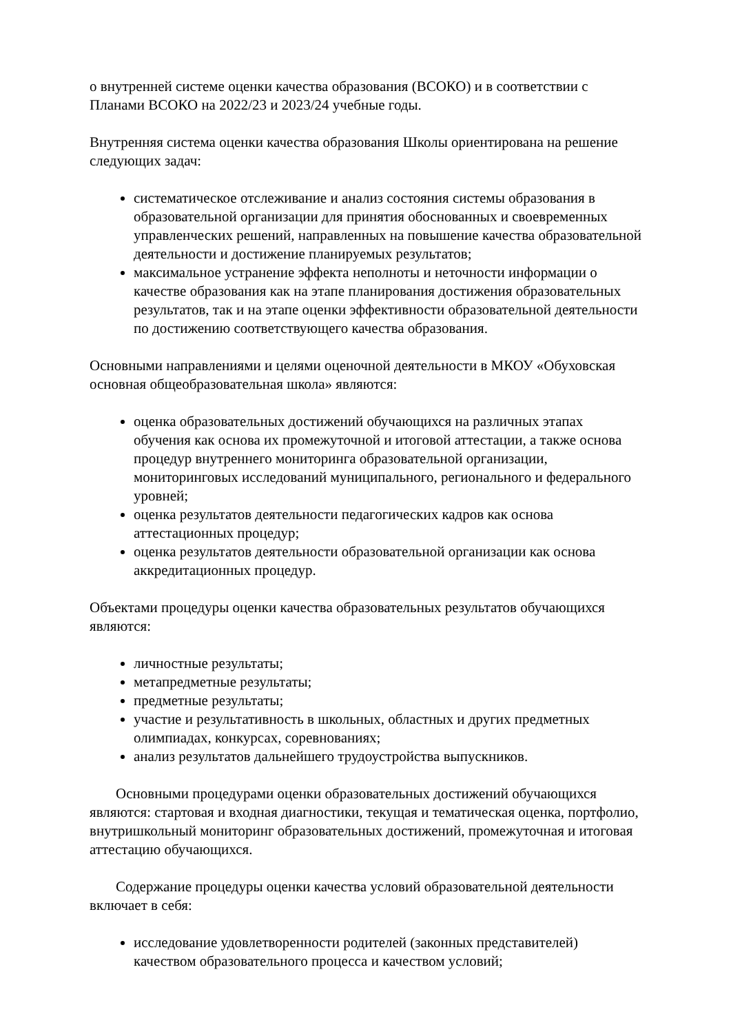о внутренней системе оценки качества образования (ВСОКО) и в соответствии с Планами ВСОКО на 2022/23 и 2023/24 учебные годы.
Внутренняя система оценки качества образования Школы ориентирована на решение следующих задач:
систематическое отслеживание и анализ состояния системы образования в образовательной организации для принятия обоснованных и своевременных управленческих решений, направленных на повышение качества образовательной деятельности и достижение планируемых результатов;
максимальное устранение эффекта неполноты и неточности информации о качестве образования как на этапе планирования достижения образовательных результатов, так и на этапе оценки эффективности образовательной деятельности по достижению соответствующего качества образования.
Основными направлениями и целями оценочной деятельности в МКОУ «Обуховская основная общеобразовательная школа» являются:
оценка образовательных достижений обучающихся на различных этапах обучения как основа их промежуточной и итоговой аттестации, а также основа процедур внутреннего мониторинга образовательной организации, мониторинговых исследований муниципального, регионального и федерального уровней;
оценка результатов деятельности педагогических кадров как основа аттестационных процедур;
оценка результатов деятельности образовательной организации как основа аккредитационных процедур.
Объектами процедуры оценки качества образовательных результатов обучающихся являются:
личностные результаты;
метапредметные результаты;
предметные результаты;
участие и результативность в школьных, областных и других предметных олимпиадах, конкурсах, соревнованиях;
анализ результатов дальнейшего трудоустройства выпускников.
Основными процедурами оценки образовательных достижений обучающихся являются: стартовая и входная диагностики, текущая и тематическая оценка, портфолио, внутришкольный мониторинг образовательных достижений, промежуточная и итоговая аттестацию обучающихся.
Содержание процедуры оценки качества условий образовательной деятельности включает в себя:
исследование удовлетворенности родителей (законных представителей) качеством образовательного процесса и качеством условий;